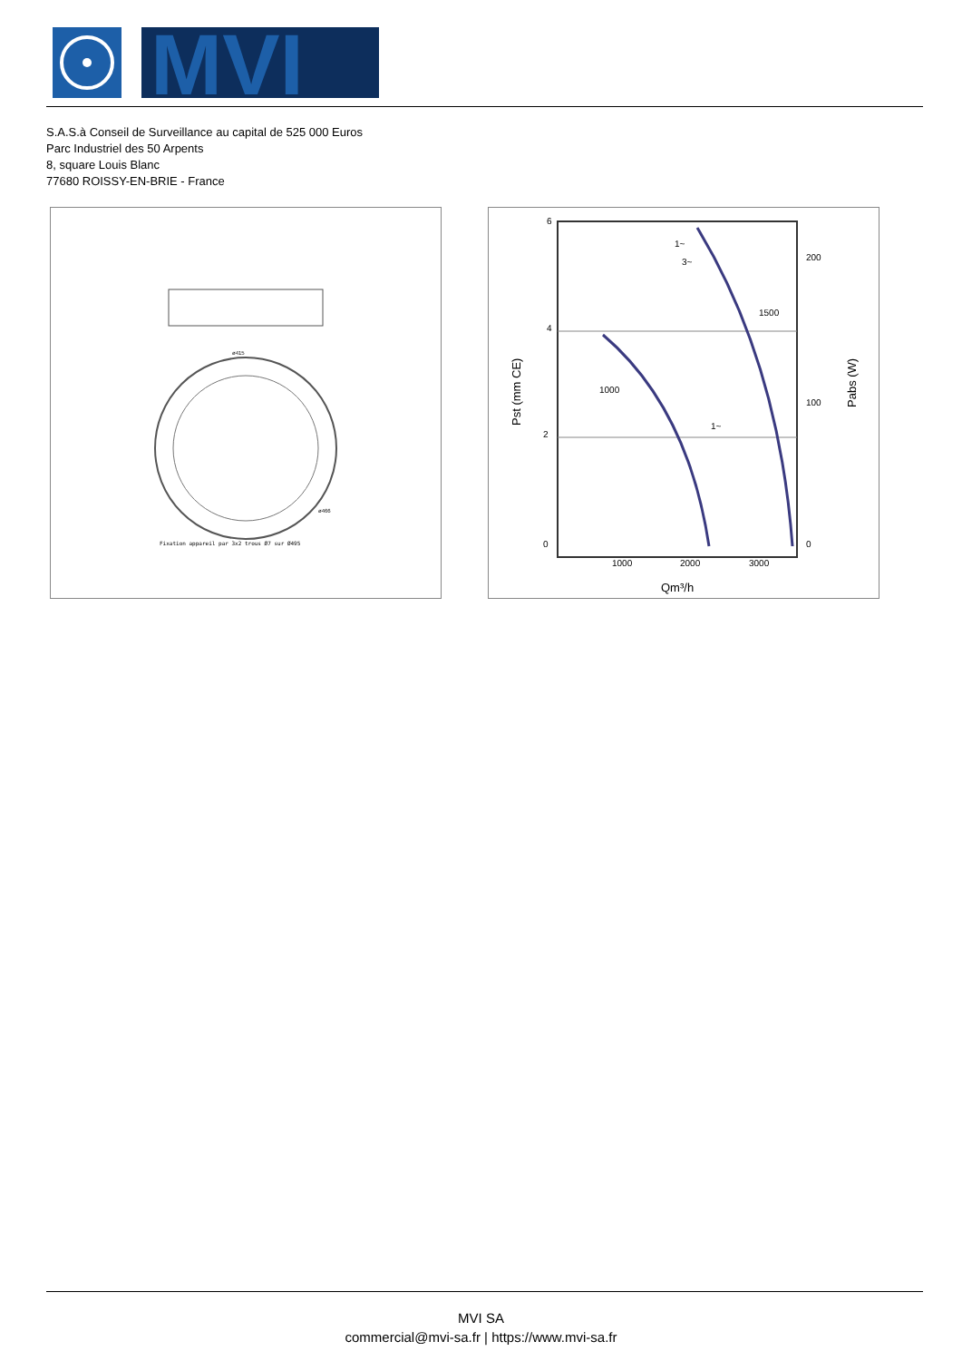MVI
S.A.S.à Conseil de Surveillance au capital de 525 000 Euros
Parc Industriel des 50 Arpents
8, square Louis Blanc
77680 ROISSY-EN-BRIE - France
Fixation appareil par 3x2 trous Ø7 sur Ø495
ø415
ø466
6
4
2
0
1000
2000
3000
Qm³/h
200
100
0
1000
1500
1~
3~
1~
Pst (mm CE)
Pabs (W)
MVI SA
commercial@mvi-sa.fr | https://www.mvi-sa.fr